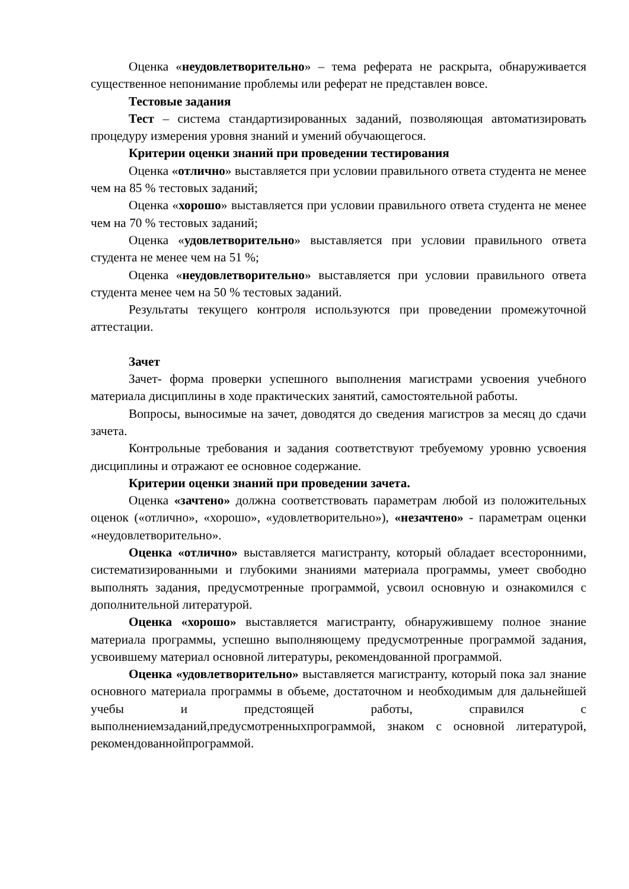Оценка «неудовлетворительно» – тема реферата не раскрыта, обнаруживается существенное непонимание проблемы или реферат не представлен вовсе.
Тестовые задания
Тест – система стандартизированных заданий, позволяющая автоматизировать процедуру измерения уровня знаний и умений обучающегося.
Критерии оценки знаний при проведении тестирования
Оценка «отлично» выставляется при условии правильного ответа студента не менее чем на 85 % тестовых заданий;
Оценка «хорошо» выставляется при условии правильного ответа студента не менее чем на 70 % тестовых заданий;
Оценка «удовлетворительно» выставляется при условии правильного ответа студента не менее чем на 51 %;
Оценка «неудовлетворительно» выставляется при условии правильного ответа студента менее чем на 50 % тестовых заданий.
Результаты текущего контроля используются при проведении промежуточной аттестации.
Зачет
Зачет- форма проверки успешного выполнения магистрами усвоения учебного материала дисциплины в ходе практических занятий, самостоятельной работы.
Вопросы, выносимые на зачет, доводятся до сведения магистров за месяц до сдачи зачета.
Контрольные требования и задания соответствуют требуемому уровню усвоения дисциплины и отражают ее основное содержание.
Критерии оценки знаний при проведении зачета.
Оценка «зачтено» должна соответствовать параметрам любой из положительных оценок («отлично», «хорошо», «удовлетворительно»), «незачтено» - параметрам оценки «неудовлетворительно».
Оценка «отлично» выставляется магистранту, который обладает всесторонними, систематизированными и глубокими знаниями материала программы, умеет свободно выполнять задания, предусмотренные программой, усвоил основную и ознакомился с дополнительной литературой.
Оценка «хорошо» выставляется магистранту, обнаружившему полное знание материала программы, успешно выполняющему предусмотренные программой задания, усвоившему материал основной литературы, рекомендованной программой.
Оценка «удовлетворительно» выставляется магистранту, который пока зал знание основного материала программы в объеме, достаточном и необходимым для дальнейшей учебы и предстоящей работы, справился с выполнениемзаданий,предусмотренныхпрограммой, знаком с основной литературой, рекомендованнойпрограммой.